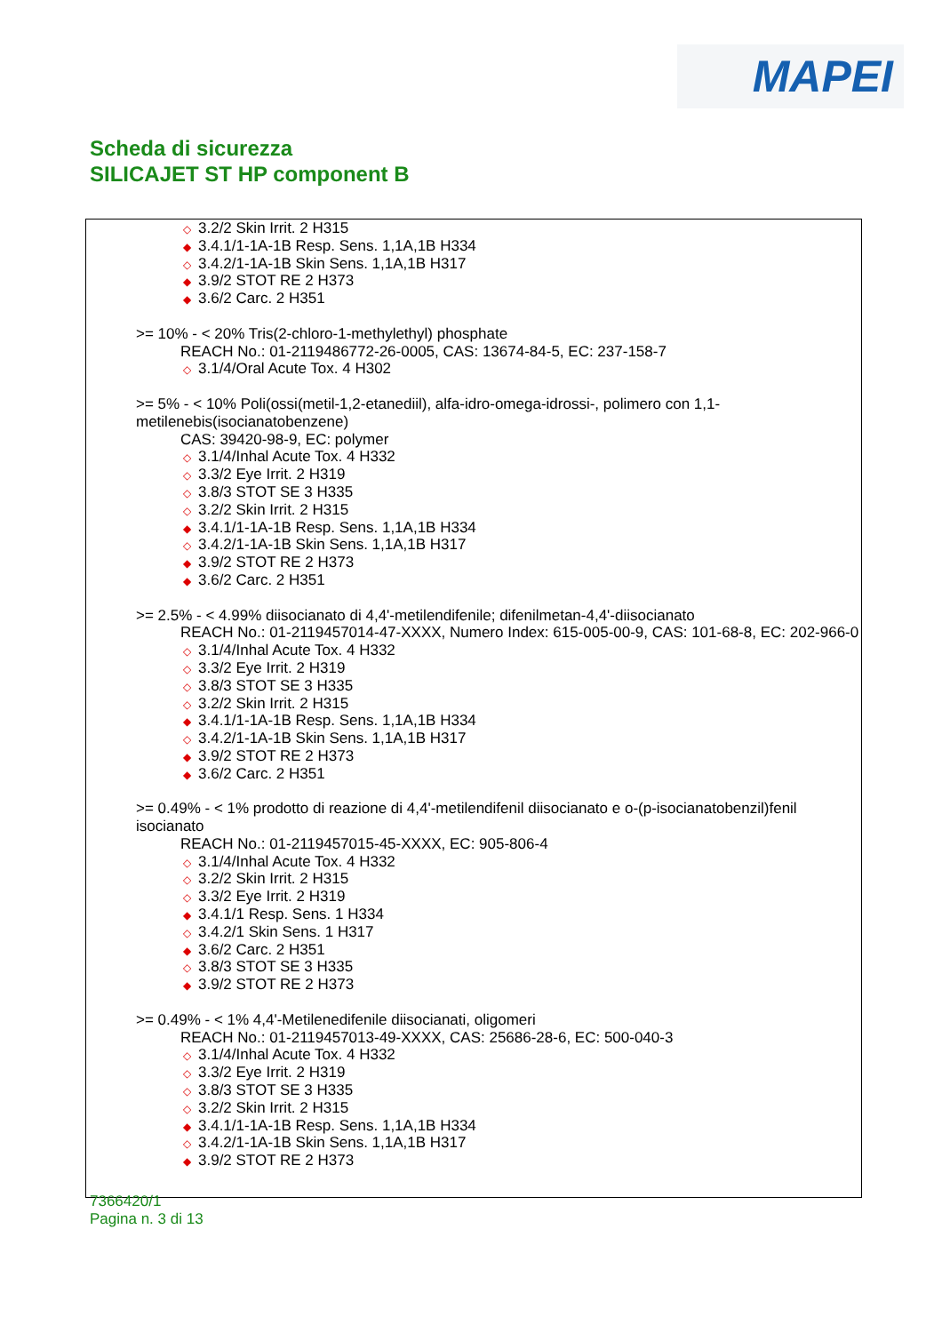MAPEI
Scheda di sicurezza
SILICAJET ST HP component B
◇ 3.2/2 Skin Irrit. 2 H315
◆ 3.4.1/1-1A-1B Resp. Sens. 1,1A,1B H334
◇ 3.4.2/1-1A-1B Skin Sens. 1,1A,1B H317
◆ 3.9/2 STOT RE 2 H373
◆ 3.6/2 Carc. 2 H351
>= 10% - < 20% Tris(2-chloro-1-methylethyl) phosphate
REACH No.: 01-2119486772-26-0005, CAS: 13674-84-5, EC: 237-158-7
◇ 3.1/4/Oral Acute Tox. 4 H302
>= 5% - < 10% Poli(ossi(metil-1,2-etanediil), alfa-idro-omega-idrossi-, polimero con 1,1-metilenebis(isocianatobenzene)
CAS: 39420-98-9, EC: polymer
◇ 3.1/4/Inhal Acute Tox. 4 H332
◇ 3.3/2 Eye Irrit. 2 H319
◇ 3.8/3 STOT SE 3 H335
◇ 3.2/2 Skin Irrit. 2 H315
◆ 3.4.1/1-1A-1B Resp. Sens. 1,1A,1B H334
◇ 3.4.2/1-1A-1B Skin Sens. 1,1A,1B H317
◆ 3.9/2 STOT RE 2 H373
◆ 3.6/2 Carc. 2 H351
>= 2.5% - < 4.99% diisocianato di 4,4'-metilendifenile; difenilmetan-4,4'-diisocianato
REACH No.: 01-2119457014-47-XXXX, Numero Index: 615-005-00-9, CAS: 101-68-8, EC: 202-966-0
◇ 3.1/4/Inhal Acute Tox. 4 H332
◇ 3.3/2 Eye Irrit. 2 H319
◇ 3.8/3 STOT SE 3 H335
◇ 3.2/2 Skin Irrit. 2 H315
◆ 3.4.1/1-1A-1B Resp. Sens. 1,1A,1B H334
◇ 3.4.2/1-1A-1B Skin Sens. 1,1A,1B H317
◆ 3.9/2 STOT RE 2 H373
◆ 3.6/2 Carc. 2 H351
>= 0.49% - < 1% prodotto di reazione di 4,4'-metilendifenil diisocianato e o-(p-isocianatobenzil)fenil isocianato
REACH No.: 01-2119457015-45-XXXX, EC: 905-806-4
◇ 3.1/4/Inhal Acute Tox. 4 H332
◇ 3.2/2 Skin Irrit. 2 H315
◇ 3.3/2 Eye Irrit. 2 H319
◆ 3.4.1/1 Resp. Sens. 1 H334
◇ 3.4.2/1 Skin Sens. 1 H317
◆ 3.6/2 Carc. 2 H351
◇ 3.8/3 STOT SE 3 H335
◆ 3.9/2 STOT RE 2 H373
>= 0.49% - < 1% 4,4'-Metilenedifenile diisocianati, oligomeri
REACH No.: 01-2119457013-49-XXXX, CAS: 25686-28-6, EC: 500-040-3
◇ 3.1/4/Inhal Acute Tox. 4 H332
◇ 3.3/2 Eye Irrit. 2 H319
◇ 3.8/3 STOT SE 3 H335
◇ 3.2/2 Skin Irrit. 2 H315
◆ 3.4.1/1-1A-1B Resp. Sens. 1,1A,1B H334
◇ 3.4.2/1-1A-1B Skin Sens. 1,1A,1B H317
◆ 3.9/2 STOT RE 2 H373
7366420/1
Pagina n. 3 di 13